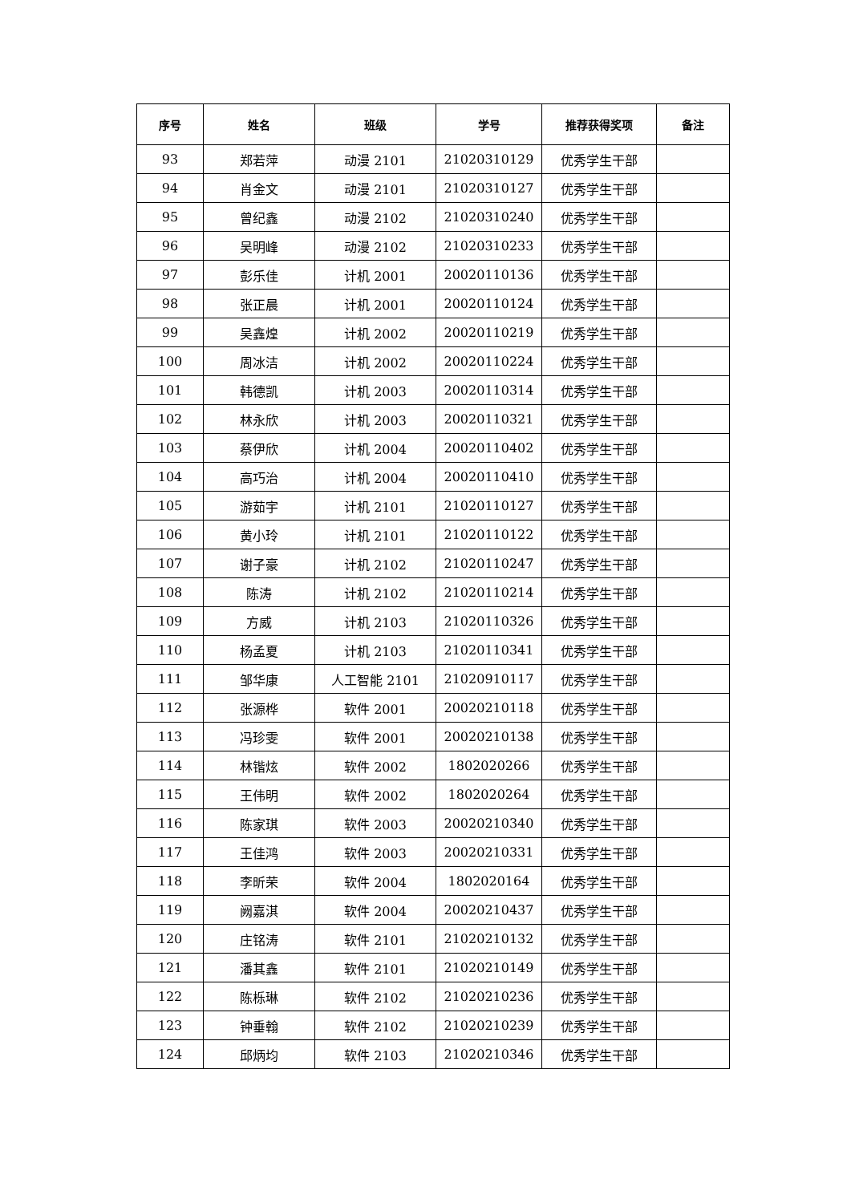| 序号 | 姓名 | 班级 | 学号 | 推荐获得奖项 | 备注 |
| --- | --- | --- | --- | --- | --- |
| 93 | 郑若萍 | 动漫 2101 | 21020310129 | 优秀学生干部 | |
| 94 | 肖金文 | 动漫 2101 | 21020310127 | 优秀学生干部 | |
| 95 | 曾纪鑫 | 动漫 2102 | 21020310240 | 优秀学生干部 | |
| 96 | 吴明峰 | 动漫 2102 | 21020310233 | 优秀学生干部 | |
| 97 | 彭乐佳 | 计机 2001 | 20020110136 | 优秀学生干部 | |
| 98 | 张正晨 | 计机 2001 | 20020110124 | 优秀学生干部 | |
| 99 | 吴鑫煌 | 计机 2002 | 20020110219 | 优秀学生干部 | |
| 100 | 周冰洁 | 计机 2002 | 20020110224 | 优秀学生干部 | |
| 101 | 韩德凯 | 计机 2003 | 20020110314 | 优秀学生干部 | |
| 102 | 林永欣 | 计机 2003 | 20020110321 | 优秀学生干部 | |
| 103 | 蔡伊欣 | 计机 2004 | 20020110402 | 优秀学生干部 | |
| 104 | 高巧治 | 计机 2004 | 20020110410 | 优秀学生干部 | |
| 105 | 游茹宇 | 计机 2101 | 21020110127 | 优秀学生干部 | |
| 106 | 黄小玲 | 计机 2101 | 21020110122 | 优秀学生干部 | |
| 107 | 谢子豪 | 计机 2102 | 21020110247 | 优秀学生干部 | |
| 108 | 陈涛 | 计机 2102 | 21020110214 | 优秀学生干部 | |
| 109 | 方威 | 计机 2103 | 21020110326 | 优秀学生干部 | |
| 110 | 杨孟夏 | 计机 2103 | 21020110341 | 优秀学生干部 | |
| 111 | 邹华康 | 人工智能 2101 | 21020910117 | 优秀学生干部 | |
| 112 | 张源桦 | 软件 2001 | 20020210118 | 优秀学生干部 | |
| 113 | 冯珍雯 | 软件 2001 | 20020210138 | 优秀学生干部 | |
| 114 | 林锴炫 | 软件 2002 | 1802020266 | 优秀学生干部 | |
| 115 | 王伟明 | 软件 2002 | 1802020264 | 优秀学生干部 | |
| 116 | 陈家琪 | 软件 2003 | 20020210340 | 优秀学生干部 | |
| 117 | 王佳鸿 | 软件 2003 | 20020210331 | 优秀学生干部 | |
| 118 | 李昕荣 | 软件 2004 | 1802020164 | 优秀学生干部 | |
| 119 | 阙嘉淇 | 软件 2004 | 20020210437 | 优秀学生干部 | |
| 120 | 庄铭涛 | 软件 2101 | 21020210132 | 优秀学生干部 | |
| 121 | 潘其鑫 | 软件 2101 | 21020210149 | 优秀学生干部 | |
| 122 | 陈栎琳 | 软件 2102 | 21020210236 | 优秀学生干部 | |
| 123 | 钟垂翰 | 软件 2102 | 21020210239 | 优秀学生干部 | |
| 124 | 邱炳均 | 软件 2103 | 21020210346 | 优秀学生干部 | |